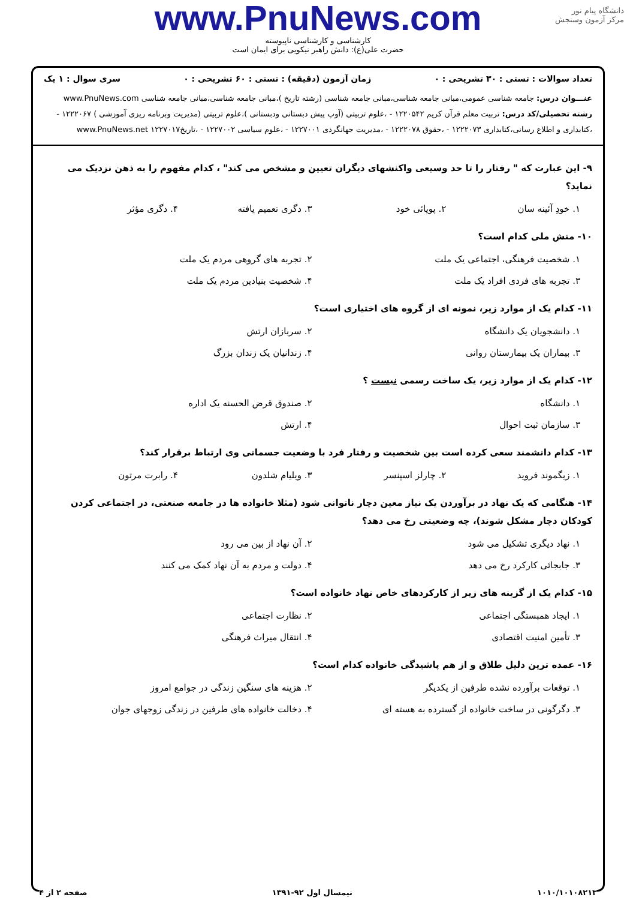دانشگاه پیام نور
مرکز آزمون وسنجش
www.PnuNews.com
کارشناسی و کارشناسی ناپیوسته
حضرت علی(ع): دانش راهبر نیکویی برای ایمان است
تعداد سوالات : تستی : ۳۰ تشریحی : ۰ زمان آزمون (دقیقه) : تستی : ۶۰ تشریحی : ۰ سری سوال : ۱ یک
عنـــوان درس: جامعه شناسی عمومی،مبانی جامعه شناسی،مبانی جامعه شناسی (رشته تاریخ )،مبانی جامعه شناسی،مبانی جامعه شناسی www.PnuNews.com
رشته تحصیلی/کد درس: تربیت معلم قرآن کریم ۱۲۲۰۵۴۲ - ،علوم تربیتی (آوپ پیش دبستانی ودبستانی )،علوم تربیتی (مدیریت وبرنامه ریزی آموزشی ) ۱۲۲۲۰۶۷ - ،کتابداری و اطلاع رسانی،کتابداری ۱۲۲۲۰۷۳ - ،حقوق ۱۲۲۲۰۷۸ - ،مدیریت جهانگردی ۱۲۲۷۰۰۱ - ،علوم سیاسی ۱۲۲۷۰۰۲ - ،تاریخ۱۲۲۷۰۱۷ www.PnuNews.net
۹- این عبارت که " رفتار را تا حد وسیعی واکنشهای دیگران تعیین و مشخص می کند" ، کدام مفهوم را به ذهن نزدیک می نماید؟
۱. خودِ آئینه سان ۲. پویائی خود ۳. دگری تعمیم یافته ۴. دگری مؤثر
۱۰- منش ملی کدام است؟
۱. شخصیت فرهنگی، اجتماعی یک ملت ۲. تجربه های گروهی مردم یک ملت ۳. تجربه های فردی افراد یک ملت ۴. شخصیت بنیادین مردم یک ملت
۱۱- کدام یک از موارد زیر، نمونه ای از گروه های اختیاری است؟
۱. دانشجویان یک دانشگاه ۲. سربازان ارتش ۳. بیماران یک بیمارستان روانی ۴. زندانیان یک زندان بزرگ
۱۲- کدام یک از موارد زیر، یک ساخت رسمی نیست ؟
۱. دانشگاه ۲. صندوق قرض الحسنه یک اداره ۳. سازمان ثبت احوال ۴. ارتش
۱۳- کدام دانشمند سعی کرده است بین شخصیت و رفتار فرد با وضعیت جسمانی وی ارتباط برقرار کند؟
۱. زیگموند فروید ۲. چارلز اسپنسر ۳. ویلیام شلدون ۴. رابرت مرتون
۱۴- هنگامی که یک نهاد در برآوردن یک نیاز معین دچار ناتوانی شود (مثلا خانواده ها در جامعه صنعتی، در اجتماعی کردن کودکان دچار مشکل شوند)، چه وضعیتی رخ می دهد؟
۱. نهاد دیگری تشکیل می شود ۲. آن نهاد از بین می رود ۳. جابجائی کارکرد رخ می دهد ۴. دولت و مردم به آن نهاد کمک می کنند
۱۵- کدام یک از گزینه های زیر از کارکردهای خاص نهاد خانواده است؟
۱. ایجاد همبستگی اجتماعی ۲. نظارت اجتماعی ۳. تأمین امنیت اقتصادی ۴. انتقال میراث فرهنگی
۱۶- عمده ترین دلیل طلاق و از هم پاشیدگی خانواده کدام است؟
۱. توقعات برآورده نشده طرفین از یکدیگر ۲. هزینه های سنگین زندگی در جوامع امروز ۳. دگرگونی در ساخت خانواده از گسترده به هسته ای ۴. دخالت خانواده های طرفین در زندگی زوجهای جوان
۱۰۱۰/۱۰۱۰۸۲۱۳ نیمسال اول ۹۲-۱۳۹۱ صفحه ۲ از ۴